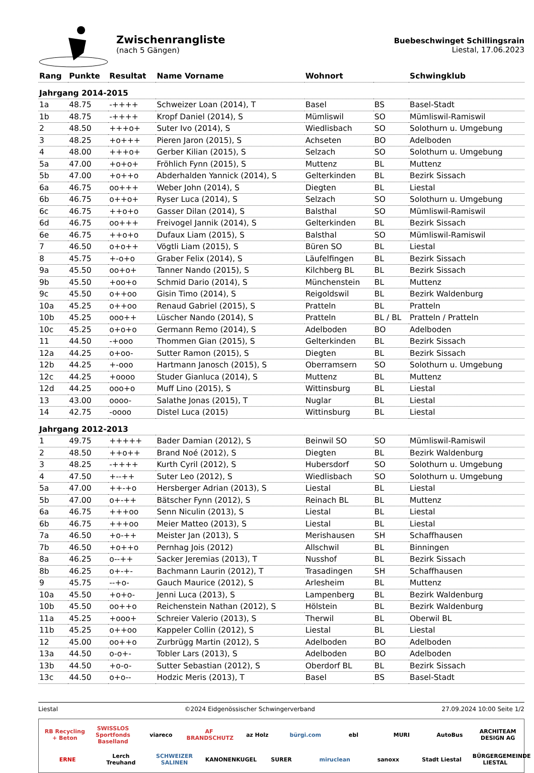Zwischenrangliste
(nach 5 Gängen)
Buebeschwinget Schillingsrain
Liestal, 17.06.2023
| Rang | Punkte | Resultat | Name Vorname | Wohnort | | Schwingklub |
| --- | --- | --- | --- | --- | --- | --- |
| Jahrgang 2014-2015 | | | | | | |
| 1a | 48.75 | -++++ | Schweizer Loan (2014), T | Basel | BS | Basel-Stadt |
| 1b | 48.75 | -++++ | Kropf Daniel (2014), S | Mümliswil | SO | Mümliswil-Ramiswil |
| 2 | 48.50 | +++o+ | Suter Ivo (2014), S | Wiedlisbach | SO | Solothurn u. Umgebung |
| 3 | 48.25 | +o+++ | Pieren Jaron (2015), S | Achseten | BO | Adelboden |
| 4 | 48.00 | +++o+ | Gerber Kilian (2015), S | Selzach | SO | Solothurn u. Umgebung |
| 5a | 47.00 | +o+o+ | Fröhlich Fynn (2015), S | Muttenz | BL | Muttenz |
| 5b | 47.00 | +o++o | Abderhalden Yannick (2014), S | Gelterkinden | BL | Bezirk Sissach |
| 6a | 46.75 | oo+++ | Weber John (2014), S | Diegten | BL | Liestal |
| 6b | 46.75 | o++o+ | Ryser Luca (2014), S | Selzach | SO | Solothurn u. Umgebung |
| 6c | 46.75 | ++o+o | Gasser Dilan (2014), S | Balsthal | SO | Mümliswil-Ramiswil |
| 6d | 46.75 | oo+++ | Freivogel Jannik (2014), S | Gelterkinden | BL | Bezirk Sissach |
| 6e | 46.75 | ++o+o | Dufaux Liam (2015), S | Balsthal | SO | Mümliswil-Ramiswil |
| 7 | 46.50 | o+o++ | Vögtli Liam (2015), S | Büren SO | BL | Liestal |
| 8 | 45.75 | +-o+o | Graber Felix (2014), S | Läufelfingen | BL | Bezirk Sissach |
| 9a | 45.50 | oo+o+ | Tanner Nando (2015), S | Kilchberg BL | BL | Bezirk Sissach |
| 9b | 45.50 | +oo+o | Schmid Dario (2014), S | Münchenstein | BL | Muttenz |
| 9c | 45.50 | o++oo | Gisin Timo (2014), S | Reigoldswil | BL | Bezirk Waldenburg |
| 10a | 45.25 | o++oo | Renaud Gabriel (2015), S | Pratteln | BL | Pratteln |
| 10b | 45.25 | ooo++ | Lüscher Nando (2014), S | Pratteln | BL / BL | Pratteln / Pratteln |
| 10c | 45.25 | o+o+o | Germann Remo (2014), S | Adelboden | BO | Adelboden |
| 11 | 44.50 | -+ooo | Thommen Gian (2015), S | Gelterkinden | BL | Bezirk Sissach |
| 12a | 44.25 | o+oo- | Sutter Ramon (2015), S | Diegten | BL | Bezirk Sissach |
| 12b | 44.25 | +-ooo | Hartmann Janosch (2015), S | Oberramsern | SO | Solothurn u. Umgebung |
| 12c | 44.25 | +oooo | Studer Gianluca (2014), S | Muttenz | BL | Muttenz |
| 12d | 44.25 | ooo+o | Muff Lino (2015), S | Wittinsburg | BL | Liestal |
| 13 | 43.00 | oooo- | Salathe Jonas (2015), T | Nuglar | BL | Liestal |
| 14 | 42.75 | -oooo | Distel Luca (2015) | Wittinsburg | BL | Liestal |
| Jahrgang 2012-2013 | | | | | | |
| 1 | 49.75 | +++++ | Bader Damian (2012), S | Beinwil SO | SO | Mümliswil-Ramiswil |
| 2 | 48.50 | ++o++ | Brand Noé (2012), S | Diegten | BL | Bezirk Waldenburg |
| 3 | 48.25 | -++++ | Kurth Cyril (2012), S | Hubersdorf | SO | Solothurn u. Umgebung |
| 4 | 47.50 | +--++ | Suter Leo (2012), S | Wiedlisbach | SO | Solothurn u. Umgebung |
| 5a | 47.00 | ++-+o | Hersberger Adrian (2013), S | Liestal | BL | Liestal |
| 5b | 47.00 | o+-++ | Bätscher Fynn (2012), S | Reinach BL | BL | Muttenz |
| 6a | 46.75 | +++oo | Senn Niculin (2013), S | Liestal | BL | Liestal |
| 6b | 46.75 | +++oo | Meier Matteo (2013), S | Liestal | BL | Liestal |
| 7a | 46.50 | +o-++ | Meister Jan (2013), S | Merishausen | SH | Schaffhausen |
| 7b | 46.50 | +o++o | Pernhag Jois (2012) | Allschwil | BL | Binningen |
| 8a | 46.25 | o--++ | Sacker Jeremias (2013), T | Nusshof | BL | Bezirk Sissach |
| 8b | 46.25 | o+-+- | Bachmann Laurin (2012), T | Trasadingen | SH | Schaffhausen |
| 9 | 45.75 | --+o- | Gauch Maurice (2012), S | Arlesheim | BL | Muttenz |
| 10a | 45.50 | +o+o- | Jenni Luca (2013), S | Lampenberg | BL | Bezirk Waldenburg |
| 10b | 45.50 | oo++o | Reichenstein Nathan (2012), S | Hölstein | BL | Bezirk Waldenburg |
| 11a | 45.25 | +ooo+ | Schreier Valerio (2013), S | Therwil | BL | Oberwil BL |
| 11b | 45.25 | o++oo | Kappeler Collin (2012), S | Liestal | BL | Liestal |
| 12 | 45.00 | oo++o | Zurbrügg Martin (2012), S | Adelboden | BO | Adelboden |
| 13a | 44.50 | o-o+- | Tobler Lars (2013), S | Adelboden | BO | Adelboden |
| 13b | 44.50 | +o-o- | Sutter Sebastian (2012), S | Oberdorf BL | BL | Bezirk Sissach |
| 13c | 44.50 | o+o-- | Hodzic Meris (2013), T | Basel | BS | Basel-Stadt |
Liestal ©2024 Eidgenössischer Schwingerverband 27.09.2024 10:00 Seite 1/2
RB Recycling + Beton SWISSLOS Sportfonds Baselland viareco AF BRANDSCHUTZ az Holz bürgi.com ebl MURI AutoBus ARCHITEAM DESIGN AG ERNE Lerch Treuhand SCHWEIZER SALINEN KANONENKUGEL SURER miruclean sanoxx Stadt Liestal BÜRGERGEMEINDE LIESTAL